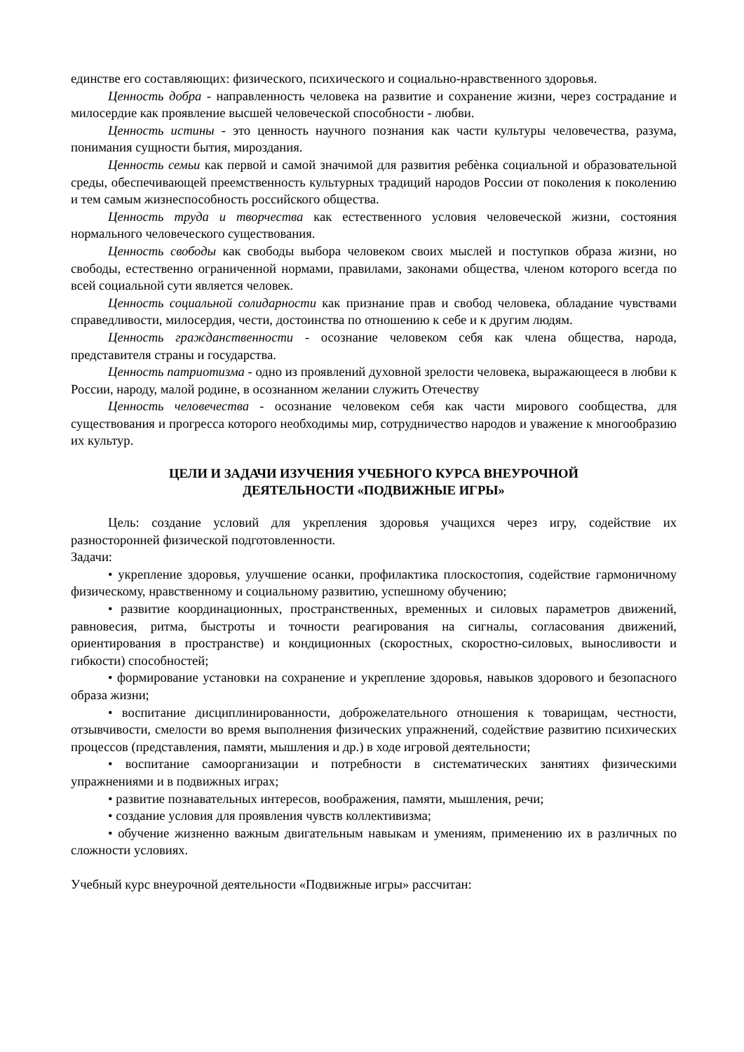единстве его составляющих: физического, психического и социально-нравственного здоровья.
Ценность добра - направленность человека на развитие и сохранение жизни, через сострадание и милосердие как проявление высшей человеческой способности - любви.
Ценность истины - это ценность научного познания как части культуры человечества, разума, понимания сущности бытия, мироздания.
Ценность семьи как первой и самой значимой для развития ребѐнка социальной и образовательной среды, обеспечивающей преемственность культурных традиций народов России от поколения к поколению и тем самым жизнеспособность российского общества.
Ценность труда и творчества как естественного условия человеческой жизни, состояния нормального человеческого существования.
Ценность свободы как свободы выбора человеком своих мыслей и поступков образа жизни, но свободы, естественно ограниченной нормами, правилами, законами общества, членом которого всегда по всей социальной сути является человек.
Ценность социальной солидарности как признание прав и свобод человека, обладание чувствами справедливости, милосердия, чести, достоинства по отношению к себе и к другим людям.
Ценность гражданственности - осознание человеком себя как члена общества, народа, представителя страны и государства.
Ценность патриотизма - одно из проявлений духовной зрелости человека, выражающееся в любви к России, народу, малой родине, в осознанном желании служить Отечеству
Ценность человечества - осознание человеком себя как части мирового сообщества, для существования и прогресса которого необходимы мир, сотрудничество народов и уважение к многообразию их культур.
ЦЕЛИ И ЗАДАЧИ ИЗУЧЕНИЯ УЧЕБНОГО КУРСА ВНЕУРОЧНОЙ
ДЕЯТЕЛЬНОСТИ «ПОДВИЖНЫЕ ИГРЫ»
Цель: создание условий для укрепления здоровья учащихся через игру, содействие их разносторонней физической подготовленности.
Задачи:
• укрепление здоровья, улучшение осанки, профилактика плоскостопия, содействие гармоничному физическому, нравственному и социальному развитию, успешному обучению;
• развитие координационных, пространственных, временных и силовых параметров движений, равновесия, ритма, быстроты и точности реагирования на сигналы, согласования движений, ориентирования в пространстве) и кондиционных (скоростных, скоростно-силовых, выносливости и гибкости) способностей;
• формирование установки на сохранение и укрепление здоровья, навыков здорового и безопасного образа жизни;
• воспитание дисциплинированности, доброжелательного отношения к товарищам, честности, отзывчивости, смелости во время выполнения физических упражнений, содействие развитию психических процессов (представления, памяти, мышления и др.) в ходе игровой деятельности;
• воспитание самоорганизации и потребности в систематических занятиях физическими упражнениями и в подвижных играх;
• развитие познавательных интересов, воображения, памяти, мышления, речи;
• создание условия для проявления чувств коллективизма;
• обучение жизненно важным двигательным навыкам и умениям, применению их в различных по сложности условиях.
Учебный курс внеурочной деятельности «Подвижные игры» рассчитан: